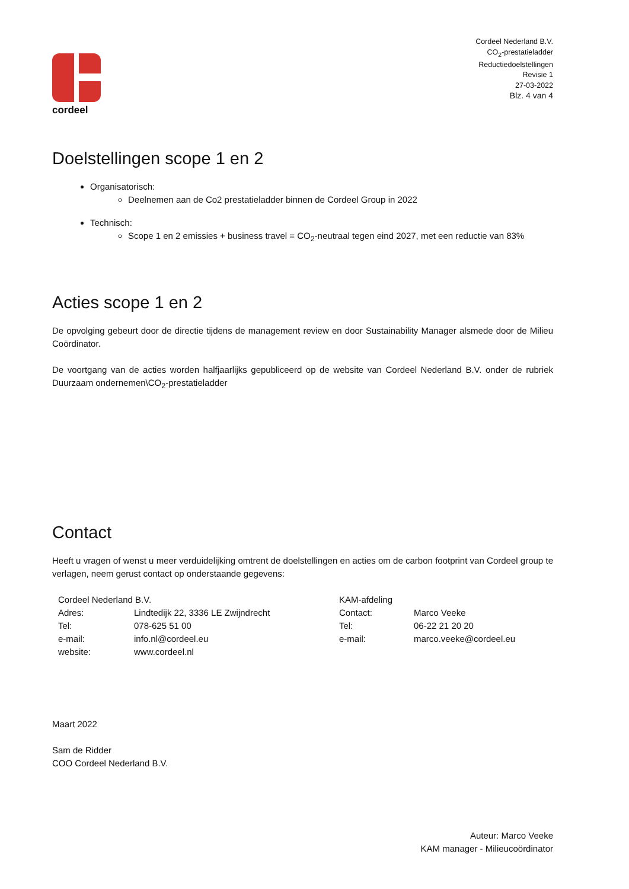cordeel
Cordeel Nederland B.V.
CO<sub>2</sub>-prestatieladder
Reductiedoelstellingen
Revisie 1
27-03-2022
Blz. 4 van 4
Doelstellingen scope 1 en 2
Organisatorisch:
Deelnemen aan de Co2 prestatieladder binnen de Cordeel Group in 2022
Technisch:
Scope 1 en 2 emissies + business travel = CO<sub>2</sub>-neutraal tegen eind 2027, met een reductie van 83%
Acties scope 1 en 2
De opvolging gebeurt door de directie tijdens de management review en door Sustainability Manager alsmede door de Milieu Coördinator.
De voortgang van de acties worden halfjaarlijks gepubliceerd op de website van Cordeel Nederland B.V. onder de rubriek Duurzaam ondernemen\CO<sub>2</sub>-prestatieladder
Contact
Heeft u vragen of wenst u meer verduidelijking omtrent de doelstellingen en acties om de carbon footprint van Cordeel group te verlagen, neem gerust contact op onderstaande gegevens:
| Cordeel Nederland B.V. | | KAM-afdeling | |
| Adres: | Lindtedijk 22, 3336 LE Zwijndrecht | Contact: | Marco Veeke |
| Tel: | 078-625 51 00 | Tel: | 06-22 21 20 20 |
| e-mail: | info.nl@cordeel.eu | e-mail: | marco.veeke@cordeel.eu |
| website: | www.cordeel.nl | | |
Maart 2022
Sam de Ridder
COO Cordeel Nederland B.V.
Auteur: Marco Veeke
KAM manager - Milieucoördinator